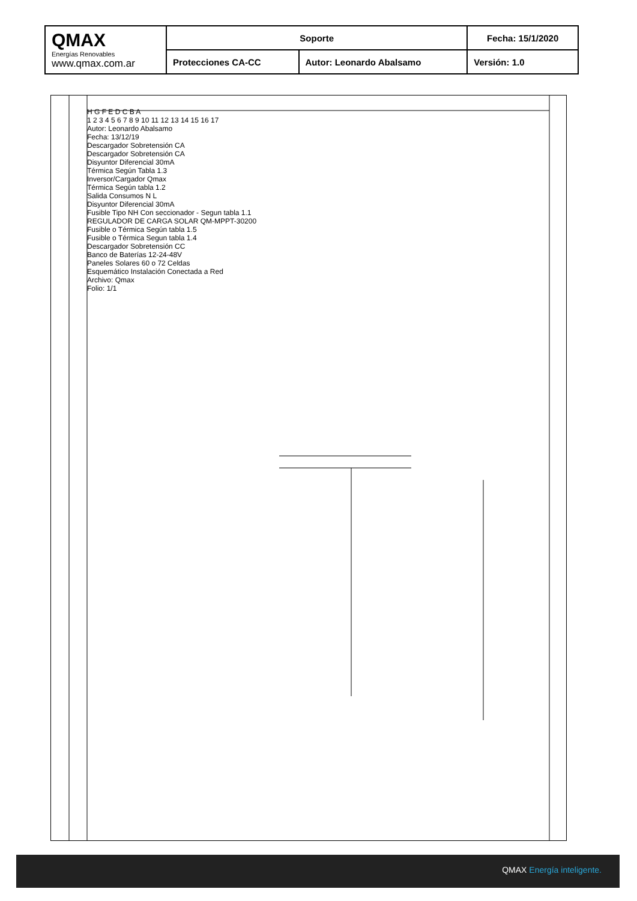| QMAX Energías Renovables www.qmax.com.ar | Soporte | | Fecha: 15/1/2020 |
| | Protecciones CA-CC | Autor: Leonardo Abalsamo | Versión: 1.0 |
H G F E D C B A
1 2 3 4 5 6 7 8 9 10 11 12 13 14 15 16 17
Autor: Leonardo Abalsamo
Fecha: 13/12/19
Descargador Sobretensión CA
Descargador Sobretensión CA
Disyuntor Diferencial 30mA
Térmica Según Tabla 1.3
Inversor/Cargador Qmax
Térmica Según tabla 1.2
Salida Consumos N L
Disyuntor Diferencial 30mA
Fusible Tipo NH Con seccionador - Segun tabla 1.1
REGULADOR DE CARGA SOLAR QM-MPPT-30200
Fusible o Térmica Según tabla 1.5
Fusible o Térmica Segun tabla 1.4
Descargador Sobretensión CC
Banco de Baterías 12-24-48V
Paneles Solares 60 o 72 Celdas
Esquemático Instalación Conectada a Red
Archivo: Qmax
Folio: 1/1
QMAX Energía inteligente.